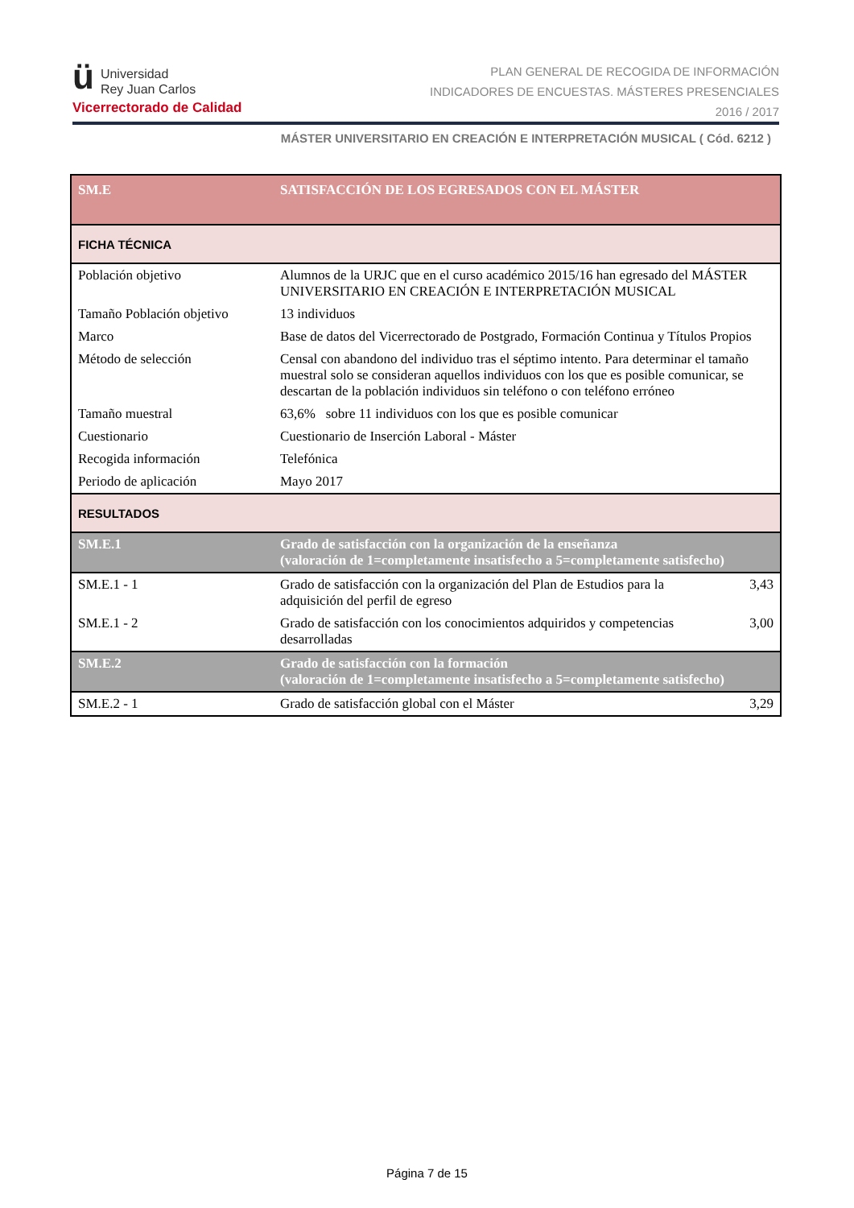ü Universidad
Rey Juan Carlos
Vicerrectorado de Calidad
PLAN GENERAL DE RECOGIDA DE INFORMACIÓN
INDICADORES DE ENCUESTAS. MÁSTERES PRESENCIALES
2016 / 2017
MÁSTER UNIVERSITARIO EN CREACIÓN E INTERPRETACIÓN MUSICAL ( Cód. 6212 )
| SM.E | SATISFACCIÓN DE LOS EGRESADOS CON EL MÁSTER | |
| FICHA TÉCNICA | | |
| Población objetivo | Alumnos de la URJC que en el curso académico 2015/16 han egresado del MÁSTER UNIVERSITARIO EN CREACIÓN E INTERPRETACIÓN MUSICAL | |
| Tamaño Población objetivo | 13 individuos | |
| Marco | Base de datos del Vicerrectorado de Postgrado, Formación Continua y Títulos Propios | |
| Método de selección | Censal con abandono del individuo tras el séptimo intento. Para determinar el tamaño muestral solo se consideran aquellos individuos con los que es posible comunicar, se descartan de la población individuos sin teléfono o con teléfono erróneo | |
| Tamaño muestral | 63,6% sobre 11 individuos con los que es posible comunicar | |
| Cuestionario | Cuestionario de Inserción Laboral - Máster | |
| Recogida información | Telefónica | |
| Periodo de aplicación | Mayo 2017 | |
| RESULTADOS | | |
| SM.E.1 | Grado de satisfacción con la organización de la enseñanza (valoración de 1=completamente insatisfecho a 5=completamente satisfecho) | |
| SM.E.1 - 1 | Grado de satisfacción con la organización del Plan de Estudios para la adquisición del perfil de egreso | 3,43 |
| SM.E.1 - 2 | Grado de satisfacción con los conocimientos adquiridos y competencias desarrolladas | 3,00 |
| SM.E.2 | Grado de satisfacción con la formación (valoración de 1=completamente insatisfecho a 5=completamente satisfecho) | |
| SM.E.2 - 1 | Grado de satisfacción global con el Máster | 3,29 |
Página 7 de 15